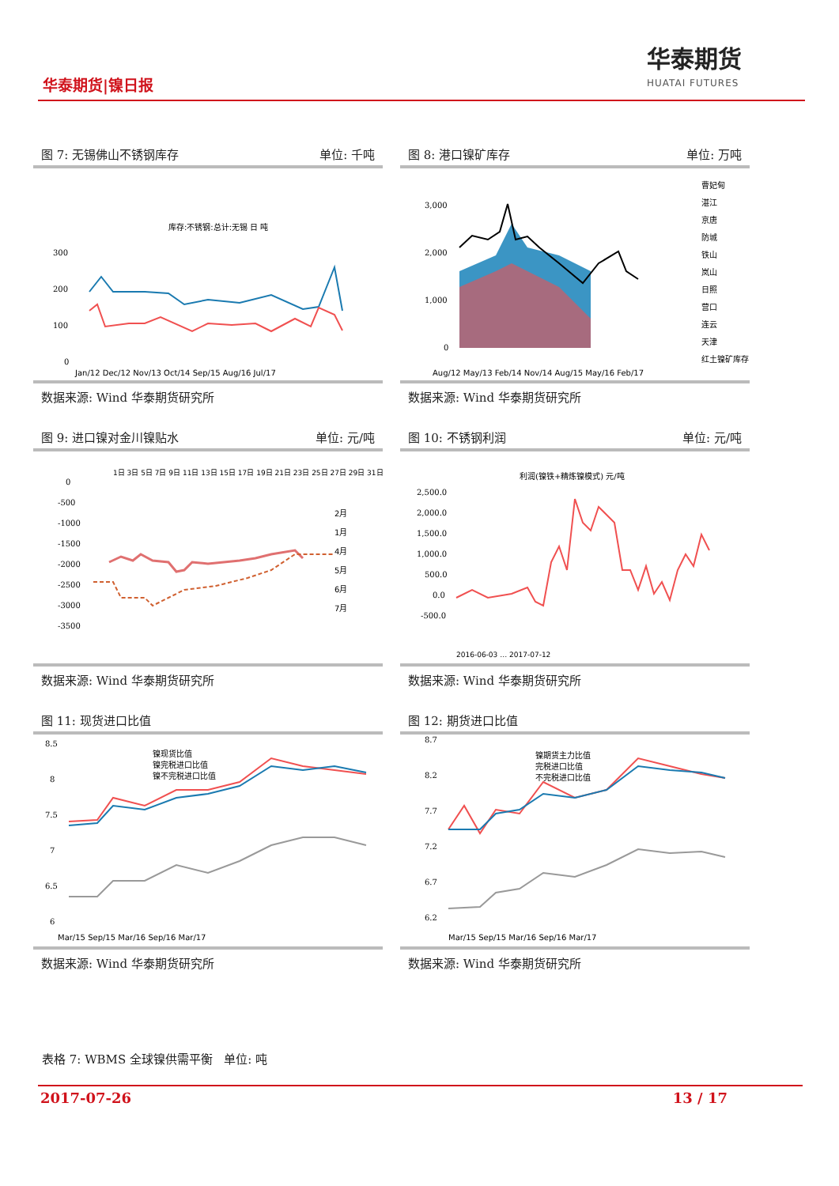华泰期货|镍日报
华泰期货
HUATAI FUTURES
图 7: 无锡佛山不锈钢库存 单位: 千吨
库存:不锈钢:总计:无锡 日 吨
300
200
100
0
Jan/12 Dec/12 Nov/13 Oct/14 Sep/15 Aug/16 Jul/17
数据来源: Wind 华泰期货研究所
图 8: 港口镍矿库存 单位: 万吨
3,000
2,000
1,000
0
Aug/12 May/13 Feb/14 Nov/14 Aug/15 May/16 Feb/17
曹妃甸
湛江
京唐
防城
铁山
岚山
日照
营口
连云
天津
红土镍矿库存
数据来源: Wind 华泰期货研究所
图 9: 进口镍对金川镍贴水 单位: 元/吨
0
-500
-1000
-1500
-2000
-2500
-3000
-3500
2月
1月
4月
5月
6月
7月
1日 3日 5日 7日 9日 11日 13日 15日 17日 19日 21日 23日 25日 27日 29日 31日
数据来源: Wind 华泰期货研究所
图 10: 不锈钢利润 单位: 元/吨
利润(镍铁+精炼镍模式) 元/吨
2,500.0
2,000.0
1,500.0
1,000.0
500.0
0.0
-500.0
2016-06-03 … 2017-07-12
数据来源: Wind 华泰期货研究所
图 11: 现货进口比值
8.5
8
7.5
7
6.5
6
镍现货比值
镍完税进口比值
镍不完税进口比值
Mar/15 Sep/15 Mar/16 Sep/16 Mar/17
数据来源: Wind 华泰期货研究所
图 12: 期货进口比值
8.7
8.2
7.7
7.2
6.7
6.2
镍期货主力比值
完税进口比值
不完税进口比值
Mar/15 Sep/15 Mar/16 Sep/16 Mar/17
数据来源: Wind 华泰期货研究所
表格 7: WBMS 全球镍供需平衡 单位: 吨
2017-07-26 13 / 17